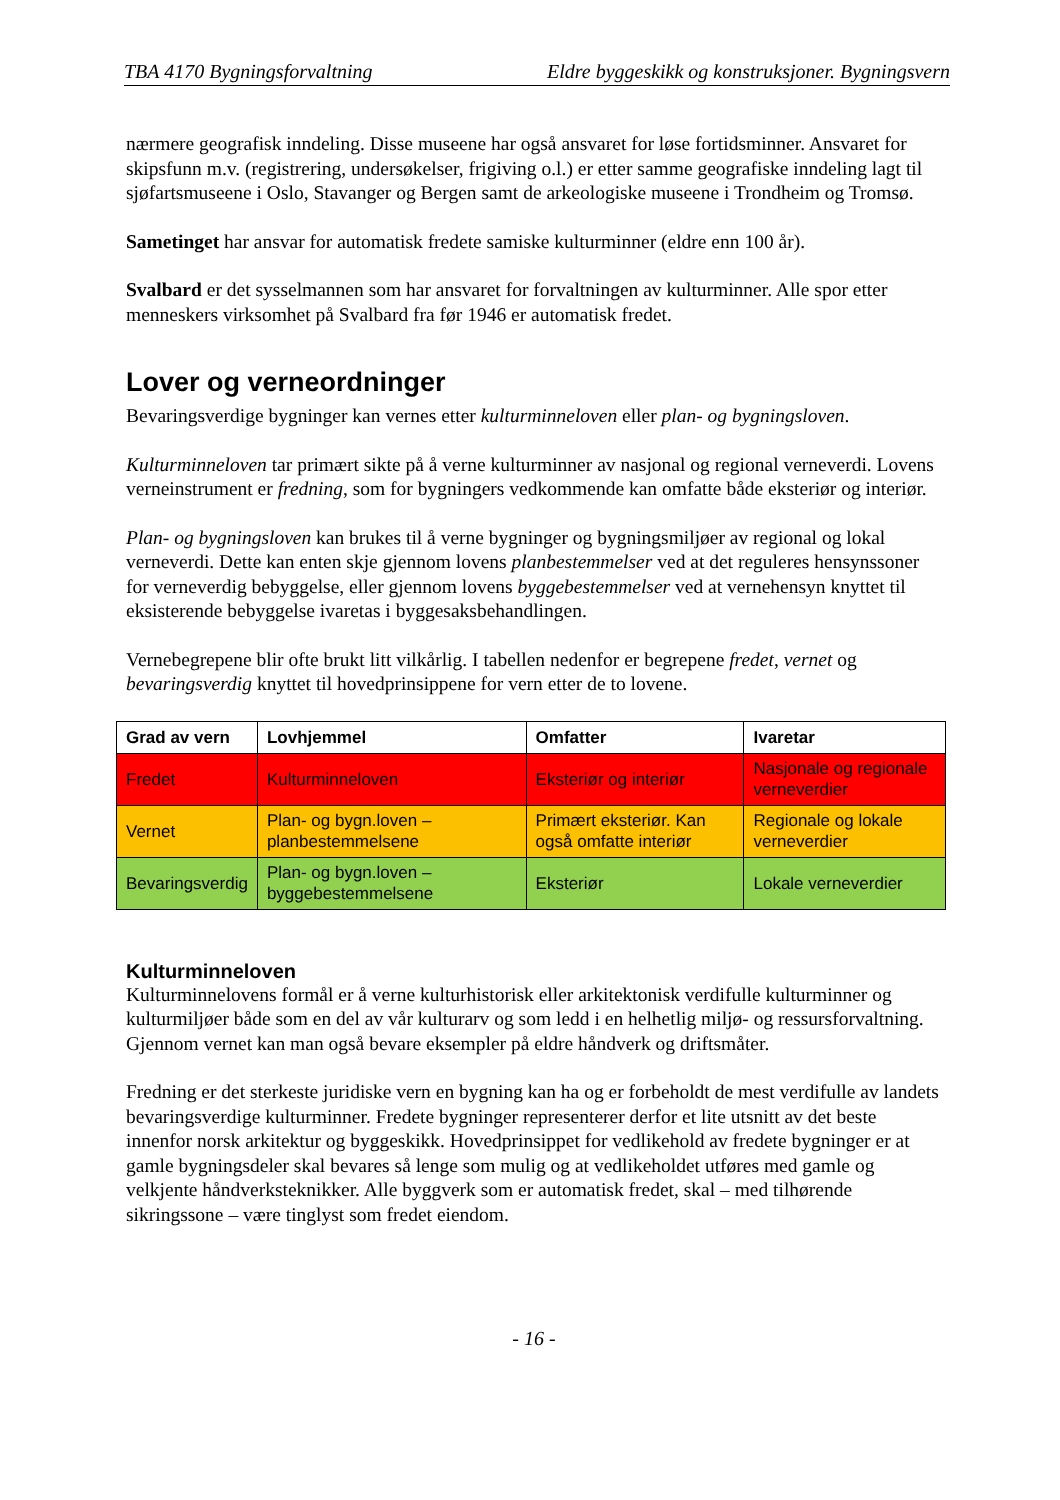TBA 4170 Bygningsforvaltning Eldre byggeskikk og konstruksjoner. Bygningsvern
nærmere geografisk inndeling. Disse museene har også ansvaret for løse fortidsminner. Ansvaret for skipsfunn m.v. (registrering, undersøkelser, frigiving o.l.) er etter samme geografiske inndeling lagt til sjøfartsmuseene i Oslo, Stavanger og Bergen samt de arkeologiske museene i Trondheim og Tromsø.
Sametinget har ansvar for automatisk fredete samiske kulturminner (eldre enn 100 år).
Svalbard er det sysselmannen som har ansvaret for forvaltningen av kulturminner. Alle spor etter menneskers virksomhet på Svalbard fra før 1946 er automatisk fredet.
Lover og verneordninger
Bevaringsverdige bygninger kan vernes etter kulturminneloven eller plan- og bygningsloven.
Kulturminneloven tar primært sikte på å verne kulturminner av nasjonal og regional verneverdi. Lovens verneinstrument er fredning, som for bygningers vedkommende kan omfatte både eksteriør og interiør.
Plan- og bygningsloven kan brukes til å verne bygninger og bygningsmiljøer av regional og lokal verneverdi. Dette kan enten skje gjennom lovens planbestemmelser ved at det reguleres hensynssoner for verneverdig bebyggelse, eller gjennom lovens byggebestemmelser ved at vernehensyn knyttet til eksisterende bebyggelse ivaretas i byggesaksbehandlingen.
Vernebegrepene blir ofte brukt litt vilkårlig. I tabellen nedenfor er begrepene fredet, vernet og bevaringsverdig knyttet til hovedprinsippene for vern etter de to lovene.
| Grad av vern | Lovhjemmel | Omfatter | Ivaretar |
| --- | --- | --- | --- |
| Fredet | Kulturminneloven | Eksteriør og interiør | Nasjonale og regionale verneverdier |
| Vernet | Plan- og bygn.loven – planbestemmelsene | Primært eksteriør. Kan også omfatte interiør | Regionale og lokale verneverdier |
| Bevaringsverdig | Plan- og bygn.loven – byggebestemmelsene | Eksteriør | Lokale verneverdier |
Kulturminneloven
Kulturminnelovens formål er å verne kulturhistorisk eller arkitektonisk verdifulle kulturminner og kulturmiljøer både som en del av vår kulturarv og som ledd i en helhetlig miljø- og ressursforvaltning. Gjennom vernet kan man også bevare eksempler på eldre håndverk og driftsmåter.
Fredning er det sterkeste juridiske vern en bygning kan ha og er forbeholdt de mest verdifulle av landets bevaringsverdige kulturminner. Fredete bygninger representerer derfor et lite utsnitt av det beste innenfor norsk arkitektur og byggeskikk. Hovedprinsippet for vedlikehold av fredete bygninger er at gamle bygningsdeler skal bevares så lenge som mulig og at vedlikeholdet utføres med gamle og velkjente håndverksteknikker. Alle byggverk som er automatisk fredet, skal – med tilhørende sikringssone – være tinglyst som fredet eiendom.
- 16 -